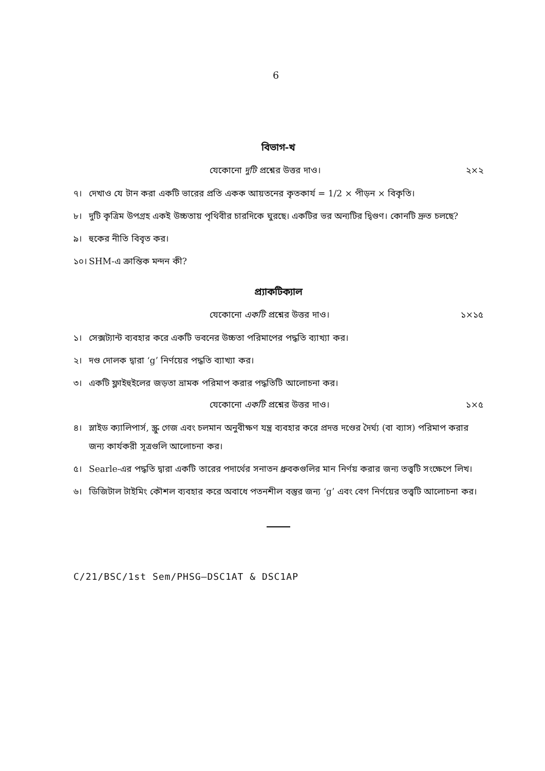6
বিভাগ-খ
যেকোনো দুটি প্রশ্নের উত্তর দাও। ২×২
৭। দেখাও যে টান করা একটি ভারের প্রতি একক আয়তনের কৃতকার্য = 1/2 × পীড়ন × বিকৃতি।
৮। দুটি কৃত্রিম উপগ্রহ একই উচ্চতায় পৃথিবীর চারদিকে ঘুরছে। একটির ভর অন্যটির দ্বিগুণ। কোনটি দ্রুত চলছে?
৯। হুকের নীতি বিবৃত কর।
১০। SHM-এ ক্রান্তিক মন্দন কী?
প্র্যাকটিক্যাল
যেকোনো একটি প্রশ্নের উত্তর দাও। ১×১৫
১। সেক্সট্যান্ট ব্যবহার করে একটি ভবনের উচ্চতা পরিমাপের পদ্ধতি ব্যাখ্যা কর।
২। দণ্ড দোলক দ্বারা ‘g’ নির্ণয়ের পদ্ধতি ব্যাখ্যা কর।
৩। একটি ফ্লাইহুইলের জড়তা ভ্রামক পরিমাপ করার পদ্ধতিটি আলোচনা কর।
যেকোনো একটি প্রশ্নের উত্তর দাও। ১×৫
৪। স্লাইড ক্যালিপার্স, স্ক্রু গেজ এবং চলমান অনুবীক্ষণ যন্ত্র ব্যবহার করে প্রদত্ত দণ্ডের দৈর্ঘ্য (বা ব্যাস) পরিমাপ করার জন্য কার্যকরী সূত্রগুলি আলোচনা কর।
৫। Searle-এর পদ্ধতি দ্বারা একটি তারের পদার্থের সনাতন ধ্রুবকগুলির মান নির্ণয় করার জন্য তত্ত্বটি সংক্ষেপে লিখ।
৬। ডিজিটাল টাইমিং কৌশল ব্যবহার করে অবাধে পতনশীল বস্তুর জন্য ‘g’ এবং বেগ নির্ণয়ের তত্ত্বটি আলোচনা কর।
C/21/BSC/1st Sem/PHSG–DSC1AT & DSC1AP